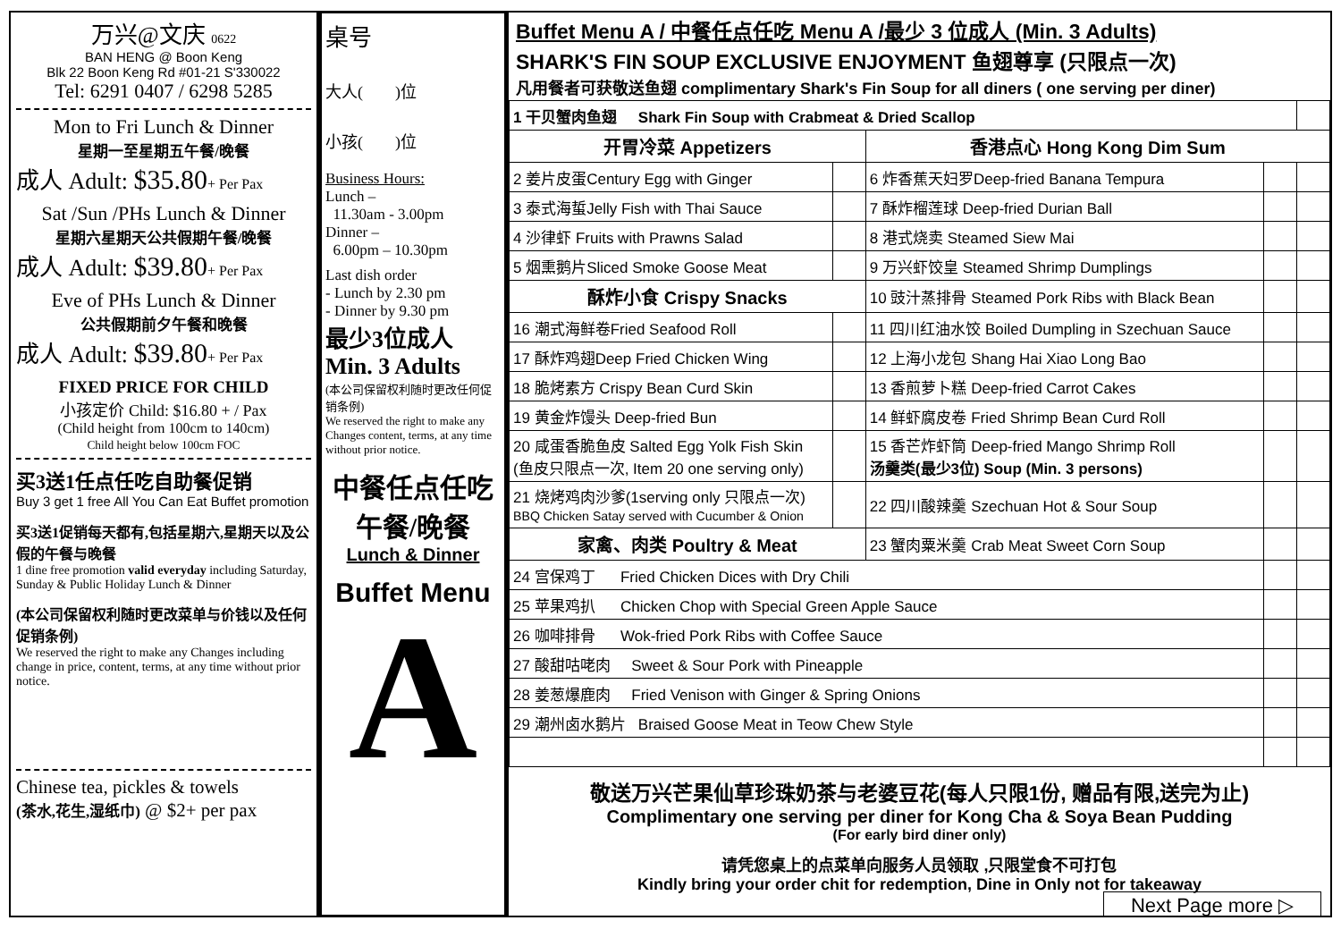万兴@文庆 0622
BAN HENG @ Boon Keng
Blk 22 Boon Keng Rd #01-21 S'330022
Tel: 6291 0407 / 6298 5285
Mon to Fri Lunch & Dinner
星期一至星期五午餐/晚餐
成人 Adult: $35.80+ Per Pax
Sat /Sun /PHs Lunch & Dinner
星期六星期天公共假期午餐/晚餐
成人 Adult: $39.80+ Per Pax
Eve of PHs Lunch & Dinner
公共假期前夕午餐和晚餐
成人 Adult: $39.80+ Per Pax
FIXED PRICE FOR CHILD
小孩定价 Child: $16.80 + / Pax
(Child height from 100cm to 140cm)
Child height below 100cm FOC
买3送1任点任吃自助餐促销
Buy 3 get 1 free All You Can Eat Buffet promotion
买3送1促销每天都有,包括星期六,星期天以及公假的午餐与晚餐
1 dine free promotion valid everyday including Saturday, Sunday & Public Holiday Lunch & Dinner
(本公司保留权利随时更改菜单与价钱以及任何促销条例)
We reserved the right to make any Changes including change in price, content, terms, at any time without prior notice.
Chinese tea, pickles & towels
(茶水,花生,湿纸巾) @ $2+ per pax
桌号
大人( )位
小孩( )位
Business Hours:
Lunch –
11.30am - 3.00pm
Dinner –
6.00pm – 10.30pm
Last dish order
- Lunch by 2.30 pm
- Dinner by 9.30 pm
最少3位成人
Min. 3 Adults
(本公司保留权利随时更改任何促销条例)
We reserved the right to make any Changes content, terms, at any time without prior notice.
中餐任点任吃
午餐/晚餐
Lunch & Dinner
Buffet Menu
A
Buffet Menu A / 中餐任点任吃 Menu A /最少 3 位成人 (Min. 3 Adults)
SHARK'S FIN SOUP EXCLUSIVE ENJOYMENT 鱼翅尊享 (只限点一次)
凡用餐者可获敬送鱼翅 complimentary Shark's Fin Soup for all diners ( one serving per diner)
| 1 干贝蟹肉鱼翅 Shark Fin Soup with Crabmeat & Dried Scallop | | | | |
| 开胃冷菜 Appetizers | | 香港点心 Hong Kong Dim Sum | | |
| 2 姜片皮蛋Century Egg with Ginger | | 6 炸香蕉天妇罗Deep-fried Banana Tempura | | |
| 3 泰式海蜇Jelly Fish with Thai Sauce | | 7 酥炸榴莲球 Deep-fried Durian Ball | | |
| 4 沙律虾 Fruits with Prawns Salad | | 8 港式烧卖 Steamed Siew Mai | | |
| 5 烟熏鹅片Sliced Smoke Goose Meat | | 9 万兴虾饺皇 Steamed Shrimp Dumplings | | |
| 酥炸小食 Crispy Snacks | | 10 豉汁蒸排骨 Steamed Pork Ribs with Black Bean | | |
| 16 潮式海鲜卷Fried Seafood Roll | | 11 四川红油水饺 Boiled Dumpling in Szechuan Sauce | | |
| 17 酥炸鸡翅Deep Fried Chicken Wing | | 12 上海小龙包 Shang Hai Xiao Long Bao | | |
| 18 脆烤素方 Crispy Bean Curd Skin | | 13 香煎萝卜糕 Deep-fried Carrot Cakes | | |
| 19 黄金炸馒头 Deep-fried Bun | | 14 鲜虾腐皮卷 Fried Shrimp Bean Curd Roll | | |
| 20 咸蛋香脆鱼皮 Salted Egg Yolk Fish Skin (鱼皮只限点一次, Item 20 one serving only) | | 15 香芒炸虾筒 Deep-fried Mango Shrimp Roll 汤羹类(最少3位) Soup (Min. 3 persons) | | |
| 21 烧烤鸡肉沙爹(1serving only 只限点一次) BBQ Chicken Satay served with Cucumber & Onion | | 22 四川酸辣羹 Szechuan Hot & Sour Soup | | |
| 家禽、肉类 Poultry & Meat | | 23 蟹肉粟米羹 Crab Meat Sweet Corn Soup | | |
| 24 宫保鸡丁 Fried Chicken Dices with Dry Chili | | | | |
| 25 苹果鸡扒 Chicken Chop with Special Green Apple Sauce | | | | |
| 26 咖啡排骨 Wok-fried Pork Ribs with Coffee Sauce | | | | |
| 27 酸甜咕咾肉 Sweet & Sour Pork with Pineapple | | | | |
| 28 姜葱爆鹿肉 Fried Venison with Ginger & Spring Onions | | | | |
| 29 潮州卤水鹅片 Braised Goose Meat in Teow Chew Style | | | | |
敬送万兴芒果仙草珍珠奶茶与老婆豆花(每人只限1份, 赠品有限,送完为止)
Complimentary one serving per diner for Kong Cha & Soya Bean Pudding
(For early bird diner only)
请凭您桌上的点菜单向服务人员领取 ,只限堂食不可打包
Kindly bring your order chit for redemption, Dine in Only not for takeaway
Next Page more ▷